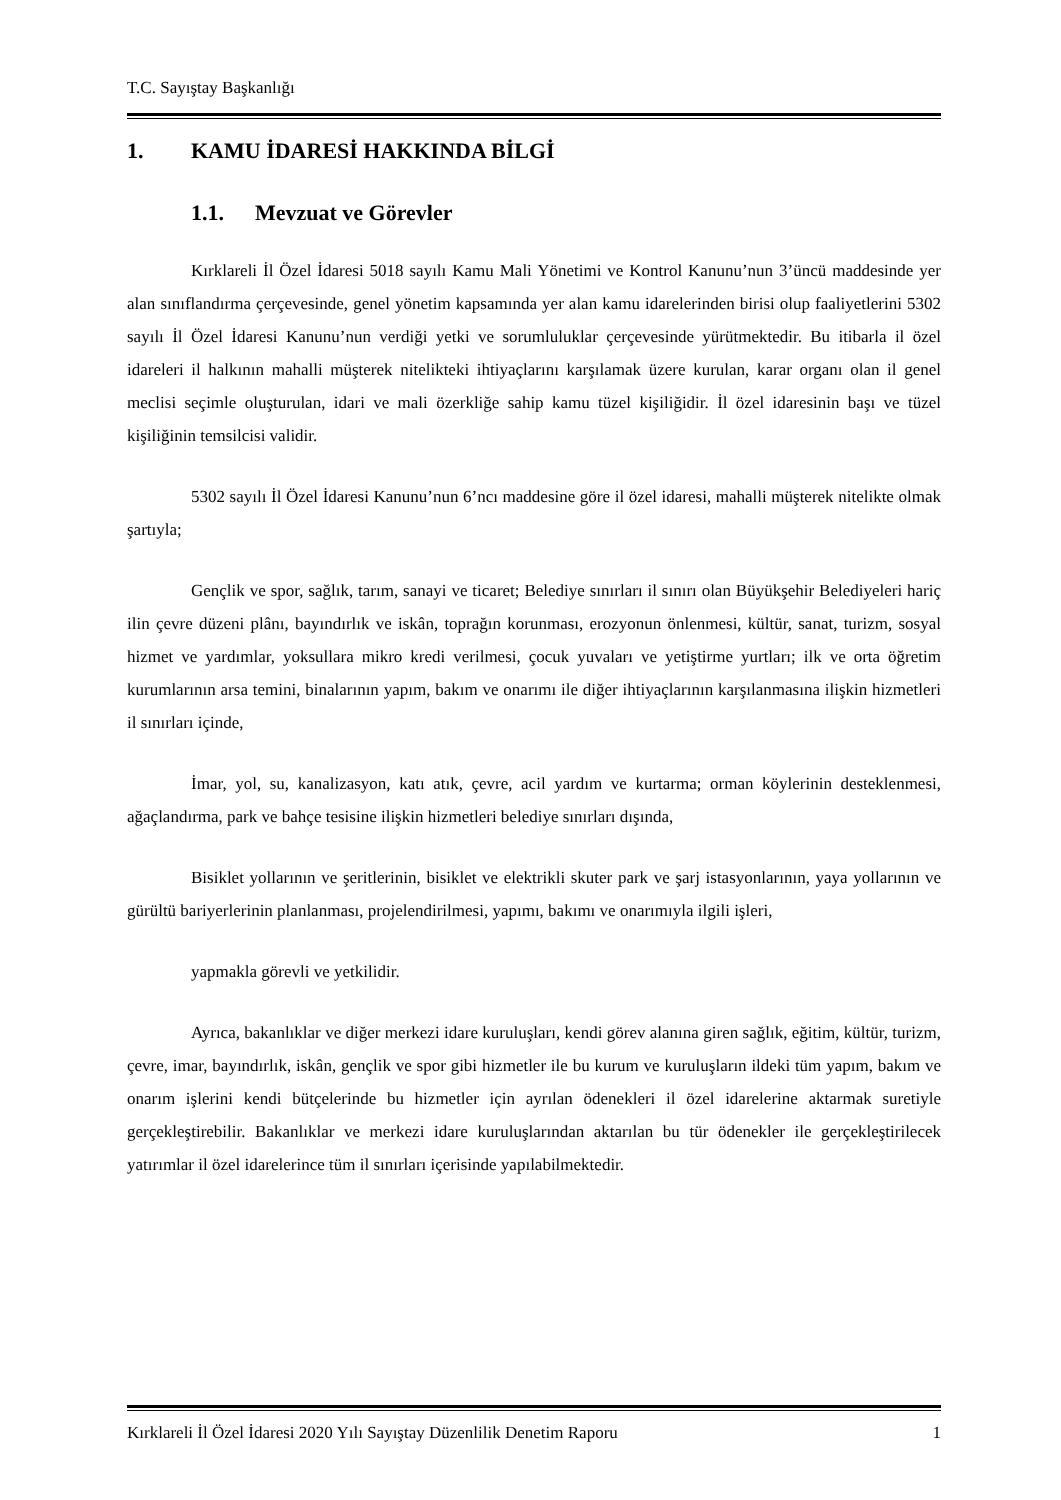T.C. Sayıştay Başkanlığı
1. KAMU İDARESİ HAKKINDA BİLGİ
1.1. Mevzuat ve Görevler
Kırklareli İl Özel İdaresi 5018 sayılı Kamu Mali Yönetimi ve Kontrol Kanunu’nun 3’üncü maddesinde yer alan sınıflandırma çerçevesinde, genel yönetim kapsamında yer alan kamu idarelerinden birisi olup faaliyetlerini 5302 sayılı İl Özel İdaresi Kanunu’nun verdiği yetki ve sorumluluklar çerçevesinde yürütmektedir. Bu itibarla il özel idareleri il halkının mahalli müşterek nitelikteki ihtiyaçlarını karşılamak üzere kurulan, karar organı olan il genel meclisi seçimle oluşturulan, idari ve mali özerkliğe sahip kamu tüzel kişiliğidir. İl özel idaresinin başı ve tüzel kişiliğinin temsilcisi validir.
5302 sayılı İl Özel İdaresi Kanunu’nun 6’ncı maddesine göre il özel idaresi, mahalli müşterek nitelikte olmak şartıyla;
Gençlik ve spor, sağlık, tarım, sanayi ve ticaret; Belediye sınırları il sınırı olan Büyükşehir Belediyeleri hariç ilin çevre düzeni plânı, bayındırlık ve iskân, toprağın korunması, erozyonun önlenmesi, kültür, sanat, turizm, sosyal hizmet ve yardımlar, yoksullara mikro kredi verilmesi, çocuk yuvaları ve yetiştirme yurtları; ilk ve orta öğretim kurumlarının arsa temini, binalarının yapım, bakım ve onarımı ile diğer ihtiyaçlarının karşılanmasına ilişkin hizmetleri il sınırları içinde,
İmar, yol, su, kanalizasyon, katı atık, çevre, acil yardım ve kurtarma; orman köylerinin desteklenmesi, ağaçlandırma, park ve bahçe tesisine ilişkin hizmetleri belediye sınırları dışında,
Bisiklet yollarının ve şeritlerinin, bisiklet ve elektrikli skuter park ve şarj istasyonlarının, yaya yollarının ve gürültü bariyerlerinin planlanması, projelendirilmesi, yapımı, bakımı ve onarımıyla ilgili işleri,
yapmakla görevli ve yetkilidir.
Ayrıca, bakanlıklar ve diğer merkezi idare kuruluşları, kendi görev alanına giren sağlık, eğitim, kültür, turizm, çevre, imar, bayındırlık, iskân, gençlik ve spor gibi hizmetler ile bu kurum ve kuruluşların ildeki tüm yapım, bakım ve onarım işlerini kendi bütçelerinde bu hizmetler için ayrılan ödenekleri il özel idarelerine aktarmak suretiyle gerçekleştirebilir. Bakanlıklar ve merkezi idare kuruluşlarından aktarılan bu tür ödenekler ile gerçekleştirilecek yatırımlar il özel idarelerince tüm il sınırları içerisinde yapılabilmektedir.
Kırklareli İl Özel İdaresi 2020 Yılı Sayıştay Düzenlilik Denetim Raporu 1